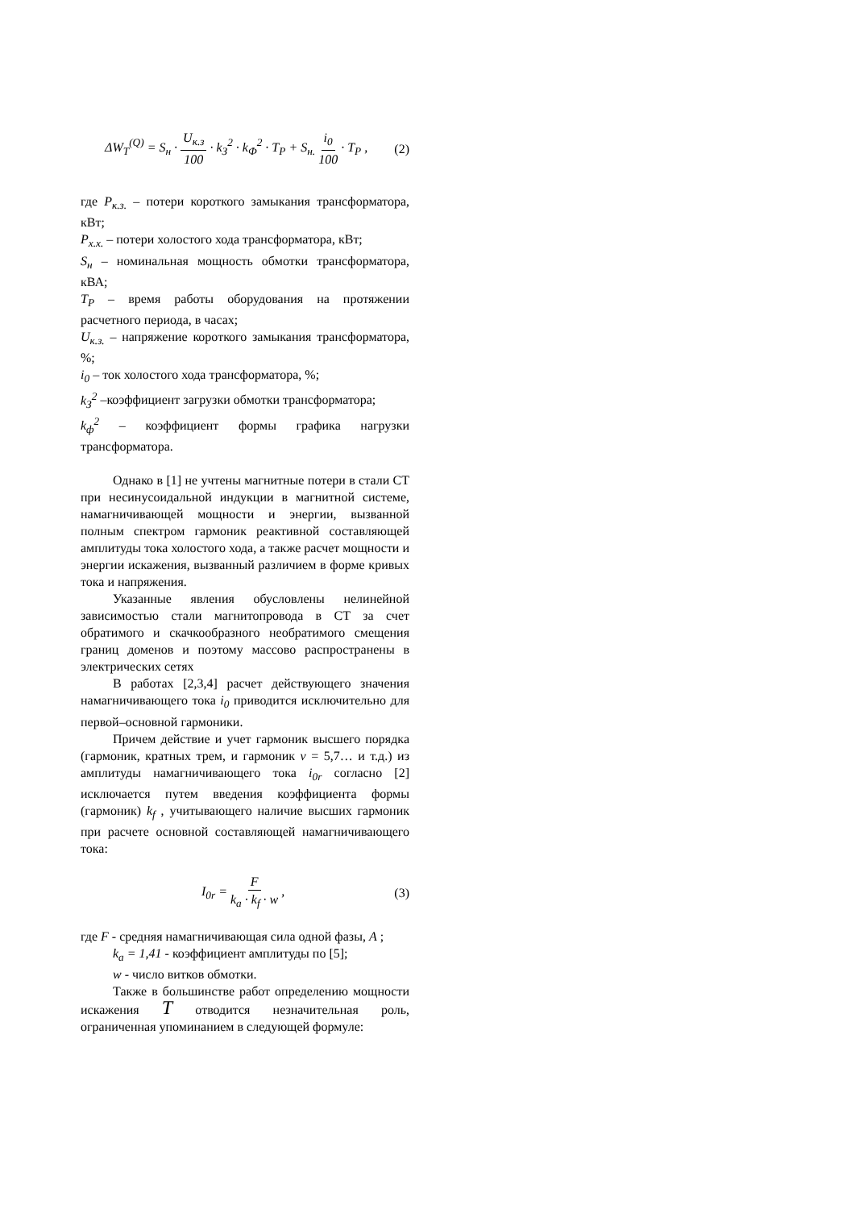ΔW<sub>T</sub><sup>(Q)</sup> = S<sub>н</sub> · U<sub>к.з</sub> 100 · k<sub>З</sub><sup>2</sup> · k<sub>Ф</sub><sup>2</sup> · T<sub>P</sub> + S<sub>н.</sub> i<sub>0</sub> 100 · T<sub>P</sub> , (2)
где P<sub>к.з.</sub> – потери короткого замыкания трансформатора, кВт;
P<sub>х.х.</sub> – потери холостого хода трансформатора, кВт;
S<sub>н</sub> – номинальная мощность обмотки трансформатора, кВА;
T<sub>P</sub> – время работы оборудования на протяжении расчетного периода, в часах;
U<sub>к.з.</sub> – напряжение короткого замыкания трансформатора, %;
i<sub>0</sub> – ток холостого хода трансформатора, %;
k<sub>З</sub><sup>2</sup> –коэффициент загрузки обмотки трансформатора;
k<sub>ф</sub><sup>2</sup> – коэффициент формы графика нагрузки трансформатора.
Однако в [1] не учтены магнитные потери в стали СТ при несинусоидальной индукции в магнитной системе, намагничивающей мощности и энергии, вызванной полным спектром гармоник реактивной составляющей амплитуды тока холостого хода, а также расчет мощности и энергии искажения, вызванный различием в форме кривых тока и напряжения.
Указанные явления обусловлены нелинейной зависимостью стали магнитопровода в СТ за счет обратимого и скачкообразного необратимого смещения границ доменов и поэтому массово распространены в электрических сетях
В работах [2,3,4] расчет действующего значения намагничивающего тока i<sub>0</sub> приводится исключительно для первой–основной гармоники.
Причем действие и учет гармоник высшего порядка (гармоник, кратных трем, и гармоник ν = 5,7… и т.д.) из амплитуды намагничивающего тока i<sub>0r</sub> согласно [2] исключается путем введения коэффициента формы (гармоник) k<sub>f</sub> , учитывающего наличие высших гармоник при расчете основной составляющей намагничивающего тока:
I<sub>0r</sub> = F k<sub>a</sub> · k<sub>f</sub> · w , (3)
где F - средняя намагничивающая сила одной фазы, A ;
k<sub>a</sub> = 1,41 - коэффициент амплитуды по [5];
w - число витков обмотки.
Также в большинстве работ определению мощности искажения T отводится незначительная роль, ограниченная упоминанием в следующей формуле: